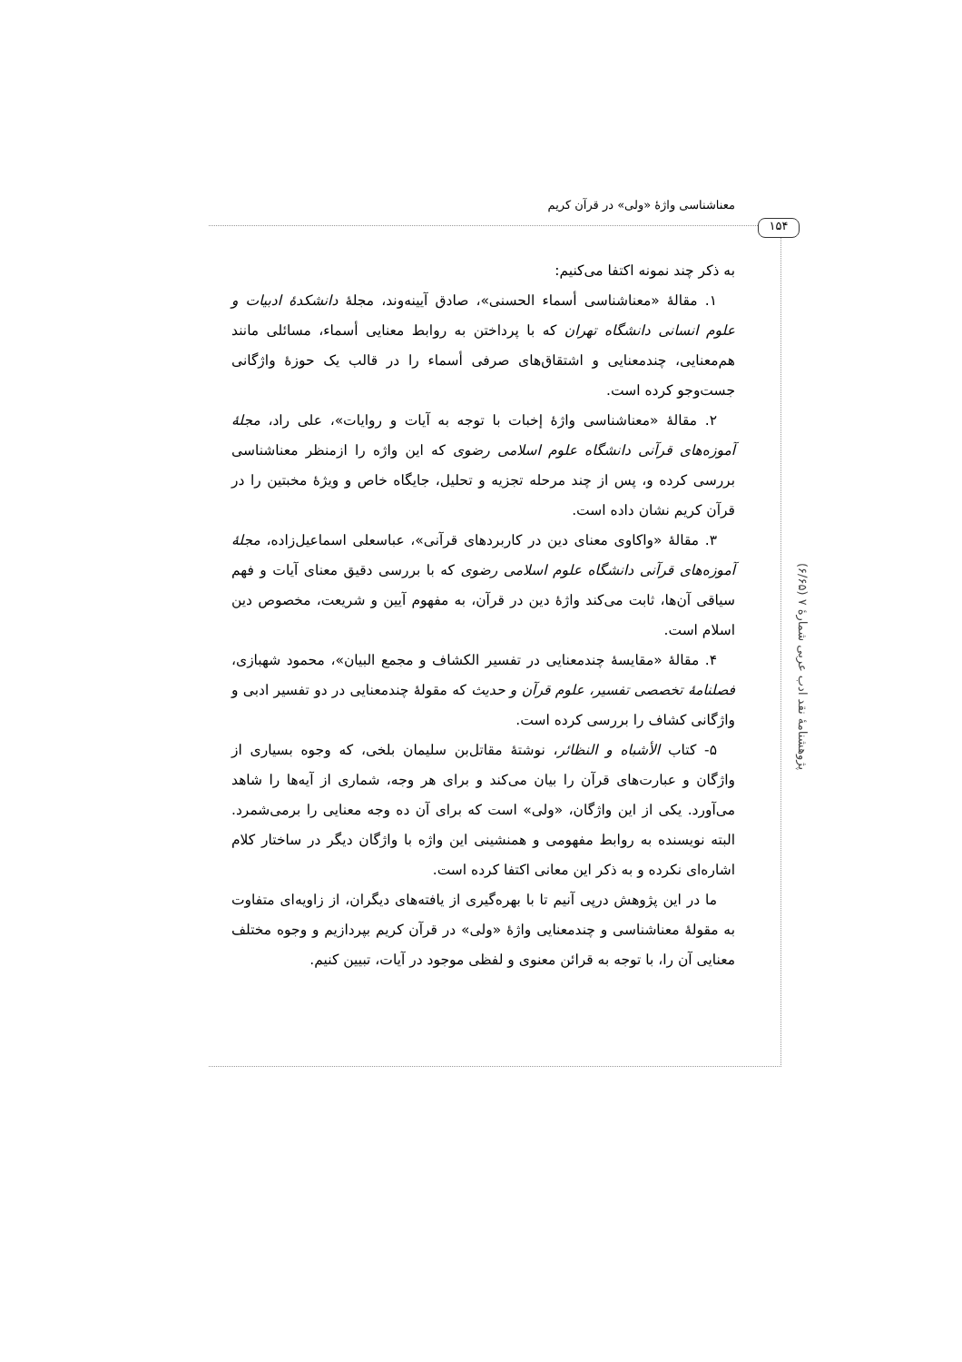معناشناسی واژهٔ «ولی» در قرآن کریم
۱۵۴
پژوهشنامهٔ نقد ادب عربی شمارهٔ ۷ (۶/۶۵)
به ذکر چند نمونه اکتفا می‌کنیم:
۱. مقالهٔ «معناشناسی أسماء الحسنی»، صادق آیینه‌وند، مجلهٔ دانشکدهٔ ادبیات و علوم انسانی دانشگاه تهران که با پرداختن به روابط معنایی أسماء، مسائلی مانند هم‌معنایی، چندمعنایی و اشتقاق‌های صرفی أسماء را در قالب یک حوزهٔ واژگانی جست‌وجو کرده است.
۲. مقالهٔ «معناشناسی واژهٔ إخبات با توجه به آیات و روایات»، علی راد، مجلهٔ آموزه‌های قرآنی دانشگاه علوم اسلامی رضوی که این واژه را ازمنظر معناشناسی بررسی کرده و، پس از چند مرحله تجزیه و تحلیل، جایگاه خاص و ویژهٔ مخبتین را در قرآن کریم نشان داده است.
۳. مقالهٔ «واکاوی معنای دین در کاربردهای قرآنی»، عباسعلی اسماعیل‌زاده، مجلهٔ آموزه‌های قرآنی دانشگاه علوم اسلامی رضوی که با بررسی دقیق معنای آیات و فهم سیاقی آن‌ها، ثابت می‌کند واژهٔ دین در قرآن، به مفهوم آیین و شریعت، مخصوص دین اسلام است.
۴. مقالهٔ «مقایسهٔ چندمعنایی در تفسیر الکشاف و مجمع البیان»، محمود شهبازی، فصلنامهٔ تخصصی تفسیر، علوم قرآن و حدیث که مقولهٔ چندمعنایی در دو تفسیر ادبی و واژگانی کشاف را بررسی کرده است.
۵- کتاب الأشباه و النظائر، نوشتهٔ مقاتل‌بن سلیمان بلخی، که وجوه بسیاری از واژگان و عبارت‌های قرآن را بیان می‌کند و برای هر وجه، شماری از آیه‌ها را شاهد می‌آورد. یکی از این واژگان، «ولی» است که برای آن ده وجه معنایی را برمی‌شمرد. البته نویسنده به روابط مفهومی و همنشینی این واژه با واژگان دیگر در ساختار کلام اشاره‌ای نکرده و به ذکر این معانی اکتفا کرده است.
ما در این پژوهش درپی آنیم تا با بهره‌گیری از یافته‌های دیگران، از زاویه‌ای متفاوت به مقولهٔ معناشناسی و چندمعنایی واژهٔ «ولی» در قرآن کریم بپردازیم و وجوه مختلف معنایی آن را، با توجه به قرائن معنوی و لفظی موجود در آیات، تبیین کنیم.